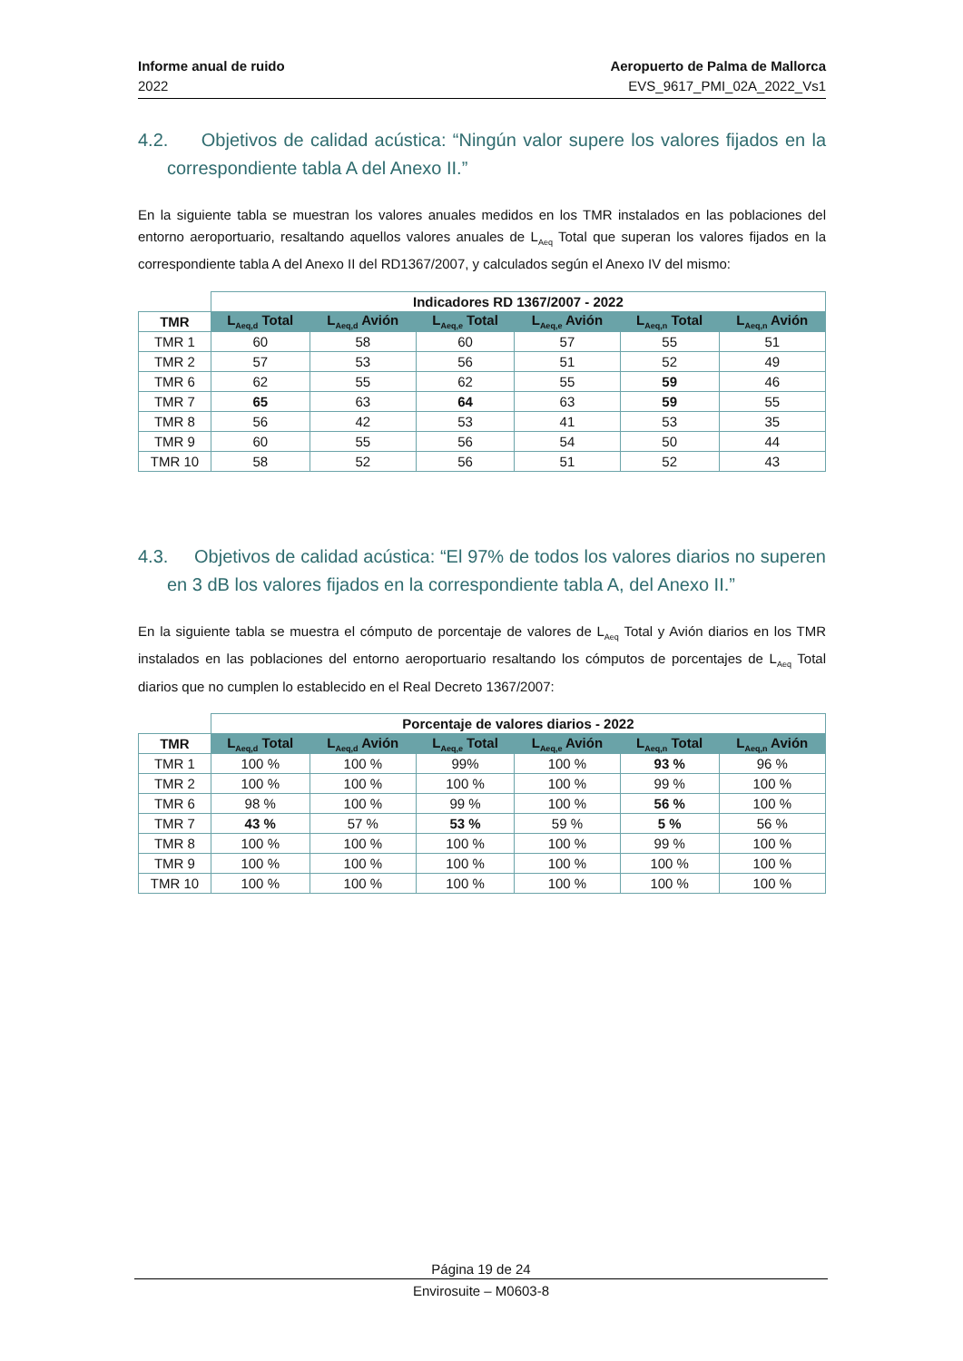Informe anual de ruido
2022
Aeropuerto de Palma de Mallorca
EVS_9617_PMI_02A_2022_Vs1
4.2. Objetivos de calidad acústica: “Ningún valor supere los valores fijados en la correspondiente tabla A del Anexo II.”
En la siguiente tabla se muestran los valores anuales medidos en los TMR instalados en las poblaciones del entorno aeroportuario, resaltando aquellos valores anuales de L<sub>Aeq</sub> Total que superan los valores fijados en la correspondiente tabla A del Anexo II del RD1367/2007, y calculados según el Anexo IV del mismo:
| | Indicadores RD 1367/2007 - 2022 | | | | | |
| TMR | L<sub>Aeq,d</sub> Total | L<sub>Aeq,d</sub> Avión | L<sub>Aeq,e</sub> Total | L<sub>Aeq,e</sub> Avión | L<sub>Aeq,n</sub> Total | L<sub>Aeq,n</sub> Avión |
| TMR 1 | 60 | 58 | 60 | 57 | 55 | 51 |
| TMR 2 | 57 | 53 | 56 | 51 | 52 | 49 |
| TMR 6 | 62 | 55 | 62 | 55 | 59 | 46 |
| TMR 7 | 65 | 63 | 64 | 63 | 59 | 55 |
| TMR 8 | 56 | 42 | 53 | 41 | 53 | 35 |
| TMR 9 | 60 | 55 | 56 | 54 | 50 | 44 |
| TMR 10 | 58 | 52 | 56 | 51 | 52 | 43 |
4.3. Objetivos de calidad acústica: “El 97% de todos los valores diarios no superen en 3 dB los valores fijados en la correspondiente tabla A, del Anexo II.”
En la siguiente tabla se muestra el cómputo de porcentaje de valores de L<sub>Aeq</sub> Total y Avión diarios en los TMR instalados en las poblaciones del entorno aeroportuario resaltando los cómputos de porcentajes de L<sub>Aeq</sub> Total diarios que no cumplen lo establecido en el Real Decreto 1367/2007:
| | Porcentaje de valores diarios - 2022 | | | | | |
| TMR | L<sub>Aeq,d</sub> Total | L<sub>Aeq,d</sub> Avión | L<sub>Aeq,e</sub> Total | L<sub>Aeq,e</sub> Avión | L<sub>Aeq,n</sub> Total | L<sub>Aeq,n</sub> Avión |
| TMR 1 | 100 % | 100 % | 99% | 100 % | 93 % | 96 % |
| TMR 2 | 100 % | 100 % | 100 % | 100 % | 99 % | 100 % |
| TMR 6 | 98 % | 100 % | 99 % | 100 % | 56 % | 100 % |
| TMR 7 | 43 % | 57 % | 53 % | 59 % | 5 % | 56 % |
| TMR 8 | 100 % | 100 % | 100 % | 100 % | 99 % | 100 % |
| TMR 9 | 100 % | 100 % | 100 % | 100 % | 100 % | 100 % |
| TMR 10 | 100 % | 100 % | 100 % | 100 % | 100 % | 100 % |
Página 19 de 24
Envirosuite – M0603-8